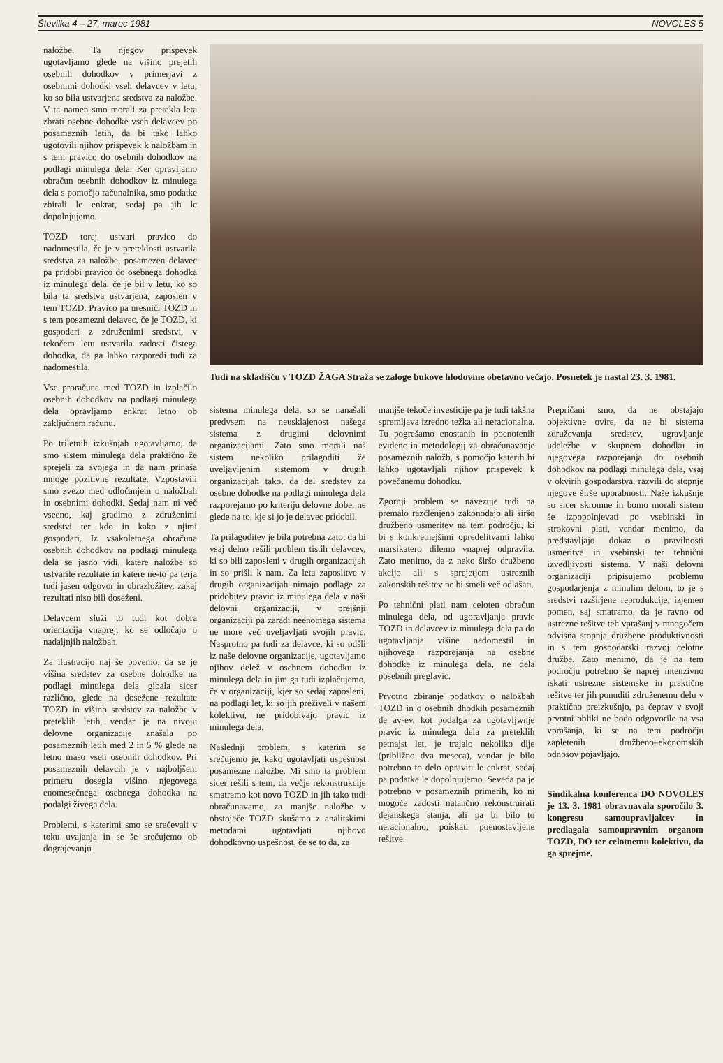Številka 4 – 27. marec 1981 NOVOLES 5
naložbe. Ta njegov prispevek ugotavljamo glede na višino prejetih osebnih dohodkov v primerjavi z osebnimi dohodki vseh delavcev v letu, ko so bila ustvarjena sredstva za naložbe. V ta namen smo morali za pretekla leta zbrati osebne dohodke vseh delavcev po posameznih letih, da bi tako lahko ugotovili njihov prispevek k naložbam in s tem pravico do osebnih dohodkov na podlagi minulega dela. Ker opravljamo obračun osebnih dohodkov iz minulega dela s pomočjo računalnika, smo podatke zbirali le enkrat, sedaj pa jih le dopolnjujemo.
TOZD torej ustvari pravico do nadomestila, če je v preteklosti ustvarila sredstva za naložbe, posamezen delavec pa pridobi pravico do osebnega dohodka iz minulega dela, če je bil v letu, ko so bila ta sredstva ustvarjena, zaposlen v tem TOZD. Pravico pa uresniči TOZD in s tem posamezni delavec, če je TOZD, ki gospodari z združenimi sredstvi, v tekočem letu ustvarila zadosti čistega dohodka, da ga lahko razporedi tudi za nadomestila.
Vse proračune med TOZD in izplačilo osebnih dohodkov na podlagi minulega dela opravljamo enkrat letno ob zaključnem računu.
Po triletnih izkušnjah ugotavljamo, da smo sistem minulega dela praktično že sprejeli za svojega in da nam prinaša mnoge pozitivne rezultate. Vzpostavili smo zvezo med odločanjem o naložbah in osebnimi dohodki. Sedaj nam ni več vseeno, kaj gradimo z združenimi sredstvi ter kdo in kako z njimi gospodari. Iz vsakoletnega obračuna osebnih dohodkov na podlagi minulega dela se jasno vidi, katere naložbe so ustvarile rezultate in katere ne-to pa terja tudi jasen odgovor in obrazložitev, zakaj rezultati niso bili doseženi.
Delavcem služi to tudi kot dobra orientacija vnaprej, ko se odločajo o nadaljnjih naložbah.
Za ilustracijo naj še povemo, da se je višina sredstev za osebne dohodke na podlagi minulega dela gibala sicer različno, glede na dosežene rezultate TOZD in višino sredstev za naložbe v preteklih letih, vendar je na nivoju delovne organizacije znašala po posameznih letih med 2 in 5 % glede na letno maso vseh osebnih dohodkov. Pri posameznih delavcih je v najboljšem primeru dosegla višino njegovega enomesečnega osebnega dohodka na podalgi živega dela.
Problemi, s katerimi smo se srečevali v toku uvajanja in se še srečujemo ob dograjevanju
Tudi na skladišču v TOZD ŽAGA Straža se zaloge bukove hlodovine obetavno večajo. Posnetek je nastal 23. 3. 1981.
sistema minulega dela, so se nanašali predvsem na neusklajenost našega sistema z drugimi delovnimi organizacijami. Zato smo morali naš sistem nekoliko prilagoditi že uveljavljenim sistemom v drugih organizacijah tako, da del sredstev za osebne dohodke na podlagi minulega dela razporejamo po kriteriju delovne dobe, ne glede na to, kje si jo je delavec pridobil.
Ta prilagoditev je bila potrebna zato, da bi vsaj delno rešili problem tistih delavcev, ki so bili zaposleni v drugih organizacijah in so prišli k nam. Za leta zaposlitve v drugih organizacijah nimajo podlage za pridobitev pravic iz minulega dela v naši delovni organizaciji, v prejšnji organizaciji pa zaradi neenotnega sistema ne more več uveljavljati svojih pravic. Nasprotno pa tudi za delavce, ki so odšli iz naše delovne organizacije, ugotavljamo njihov delež v osebnem dohodku iz minulega dela in jim ga tudi izplačujemo, če v organizaciji, kjer so sedaj zaposleni, na podlagi let, ki so jih preživeli v našem kolektivu, ne pridobivajo pravic iz minulega dela.
Naslednji problem, s katerim se srečujemo je, kako ugotavljati uspešnost posamezne naložbe. Mi smo ta problem sicer rešili s tem, da večje rekonstrukcije smatramo kot novo TOZD in jih tako tudi obračunavamo, za manjše naložbe v obstoječe TOZD skušamo z analitskimi metodami ugotavljati njihovo dohodkovno uspešnost, če se to da, za
manjše tekoče investicije pa je tudi takšna spremljava izredno težka ali neracionalna. Tu pogrešamo enostanih in poenotenih evidenc in metodologij za obračunavanje posameznih naložb, s pomočjo katerih bi lahko ugotavljali njihov prispevek k povečanemu dohodku.
Zgornji problem se navezuje tudi na premalo razčlenjeno zakonodajo ali širšo družbeno usmeritev na tem področju, ki bi s konkretnejšimi opredelitvami lahko marsikatero dilemo vnaprej odpravila. Zato menimo, da z neko širšo družbeno akcijo ali s sprejetjem ustreznih zakonskih rešitev ne bi smeli več odlašati.
Po tehnični plati nam celoten obračun minulega dela, od ugoravljanja pravic TOZD in delavcev iz minulega dela pa do ugotavljanja višine nadomestil in njihovega razporejanja na osebne dohodke iz minulega dela, ne dela posebnih preglavic.
Prvotno zbiranje podatkov o naložbah TOZD in o osebnih dhodkih posameznih de av-ev, kot podalga za ugotavljwnje pravic iz minulega dela za preteklih petnajst let, je trajalo nekoliko dlje (približno dva meseca), vendar je bilo potrebno to delo opraviti le enkrat, sedaj pa podatke le dopolnjujemo. Seveda pa je potrebno v posameznih primerih, ko ni mogoče zadosti natančno rekonstruirati dejanskega stanja, ali pa bi bilo to neracionalno, poiskati poenostavljene rešitve.
Prepričani smo, da ne obstajajo objektivne ovire, da ne bi sistema združevanja sredstev, ugravljanje udeležbe v skupnem dohodku in njegovega razporejanja do osebnih dohodkov na podlagi minulega dela, vsaj v okvirih gospodarstva, razvili do stopnje njegove širše uporabnosti. Naše izkušnje so sicer skromne in bomo morali sistem še izpopolnjevati po vsebinski in strokovni plati, vendar menimo, da predstavljajo dokaz o pravilnosti usmeritve in vsebinski ter tehnični izvedljivosti sistema. V naši delovni organizaciji pripisujemo problemu gospodarjenja z minulim delom, to je s sredstvi razširjene reprodukcije, izjemen pomen, saj smatramo, da je ravno od ustrezne rešitve teh vprašanj v mnogočem odvisna stopnja družbene produktivnosti in s tem gospodarski razvoj celotne družbe. Zato menimo, da je na tem področju potrebno še naprej intenzivno iskati ustrezne sistemske in praktične rešitve ter jih ponuditi združenemu delu v praktično preizkušnjo, pa čeprav v svoji prvotni obliki ne bodo odgovorile na vsa vprašanja, ki se na tem področju zapletenih družbeno–ekonomskih odnosov pojavljajo.
Sindikalna konferenca DO NOVOLES je 13. 3. 1981 obravnavala sporočilo 3. kongresu samoupravljalcev in predlagala samoupravnim organom TOZD, DO ter celotnemu kolektivu, da ga sprejme.